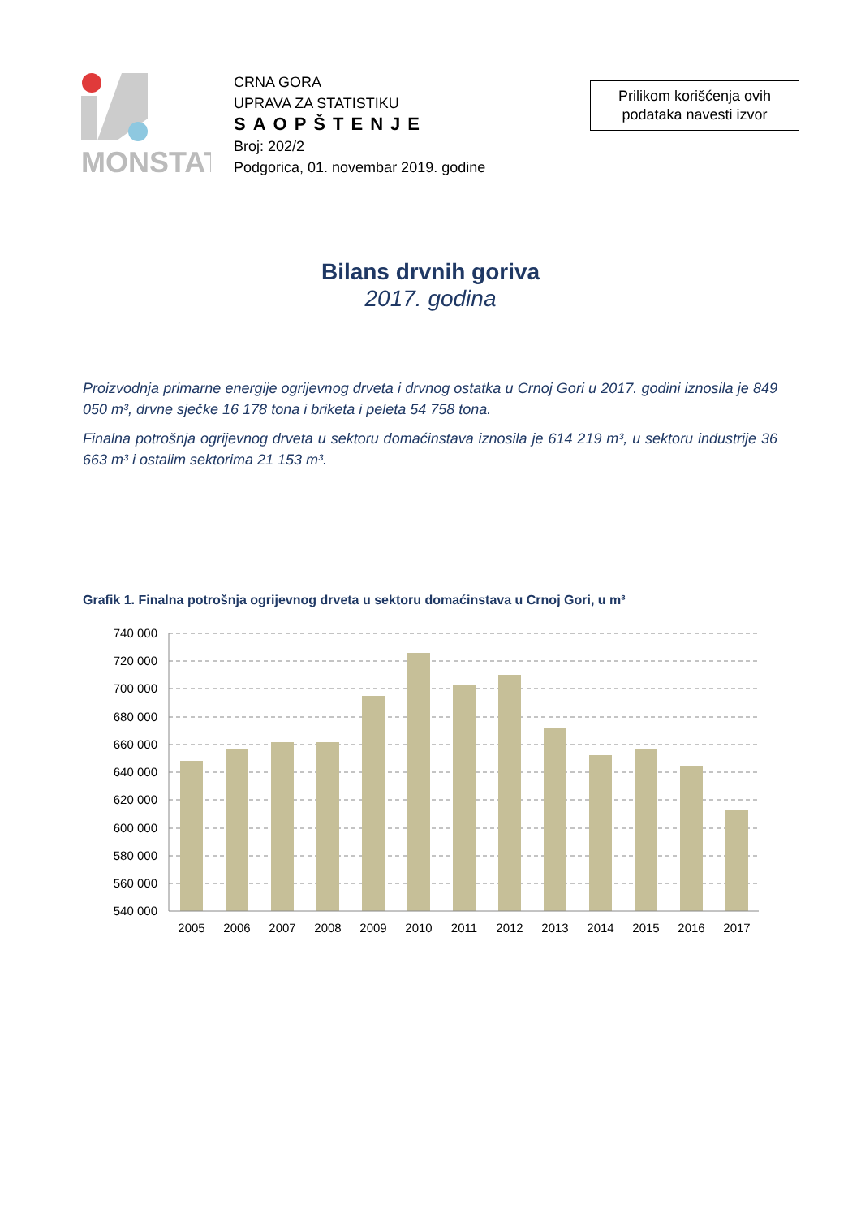MONSTAT
CRNA GORA
UPRAVA ZA STATISTIKU
SAOPŠTENJE
Broj: 202/2
Podgorica, 01. novembar 2019. godine
Prilikom korišćenja ovih
podataka navesti izvor
Bilans drvnih goriva
2017. godina
Proizvodnja primarne energije ogrijevnog drveta i drvnog ostatka u Crnoj Gori u 2017. godini iznosila je 849 050 m³, drvne sječke 16 178 tona i briketa i peleta 54 758 tona.
Finalna potrošnja ogrijevnog drveta u sektoru domaćinstava iznosila je 614 219 m³, u sektoru industrije 36 663 m³ i ostalim sektorima 21 153 m³.
Grafik 1. Finalna potrošnja ogrijevnog drveta u sektoru domaćinstava u Crnoj Gori, u m³
740 000
720 000
700 000
680 000
660 000
640 000
620 000
600 000
580 000
560 000
540 000
2005
2006
2007
2008
2009
2010
2011
2012
2013
2014
2015
2016
2017